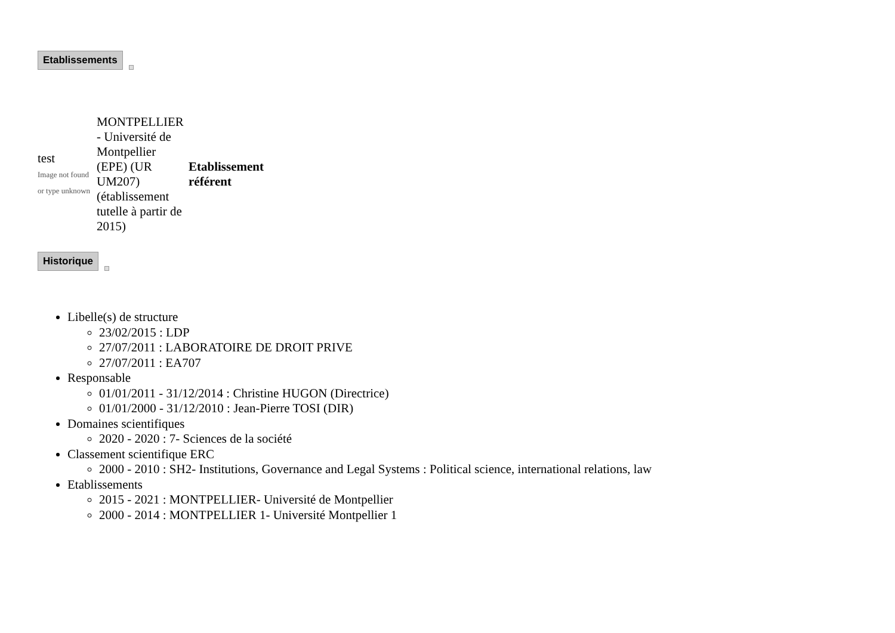Etablissements
| test Image not found or type unknown | MONTPELLIER - Université de Montpellier (EPE) (UR UM207) (établissement tutelle à partir de 2015) | Etablissement référent |
Historique
Libelle(s) de structure
23/02/2015 : LDP
27/07/2011 : LABORATOIRE DE DROIT PRIVE
27/07/2011 : EA707
Responsable
01/01/2011 - 31/12/2014 : Christine HUGON (Directrice)
01/01/2000 - 31/12/2010 : Jean-Pierre TOSI (DIR)
Domaines scientifiques
2020 - 2020 : 7- Sciences de la société
Classement scientifique ERC
2000 - 2010 : SH2- Institutions, Governance and Legal Systems : Political science, international relations, law
Etablissements
2015 - 2021 : MONTPELLIER- Université de Montpellier
2000 - 2014 : MONTPELLIER 1- Université Montpellier 1